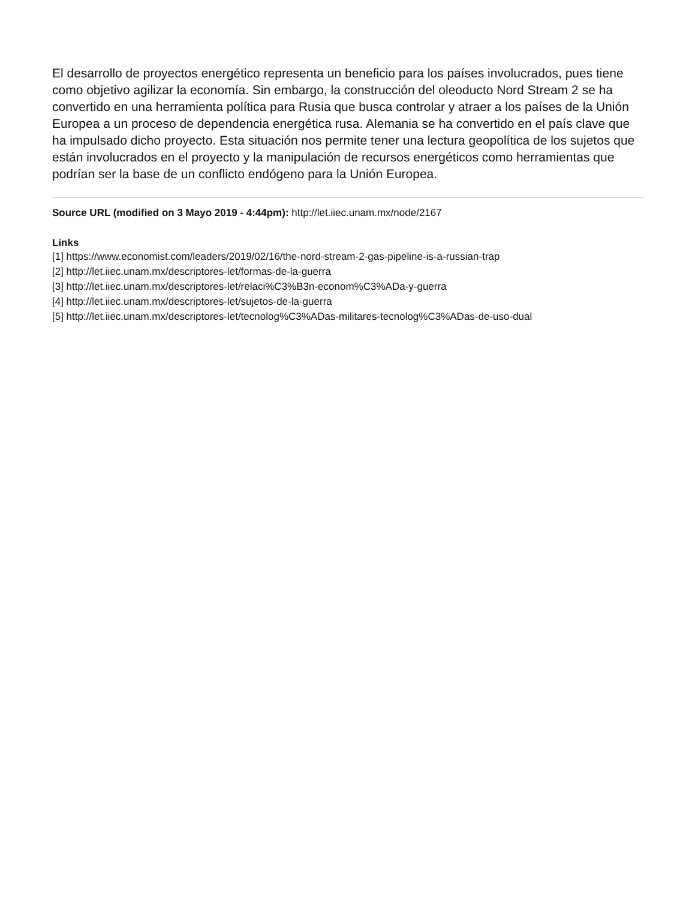El desarrollo de proyectos energético representa un beneficio para los países involucrados, pues tiene como objetivo agilizar la economía. Sin embargo, la construcción del oleoducto Nord Stream 2 se ha convertido en una herramienta política para Rusia que busca controlar y atraer a los países de la Unión Europea a un proceso de dependencia energética rusa. Alemania se ha convertido en el país clave que ha impulsado dicho proyecto. Esta situación nos permite tener una lectura geopolítica de los sujetos que están involucrados en el proyecto y la manipulación de recursos energéticos como herramientas que podrían ser la base de un conflicto endógeno para la Unión Europea.
Source URL (modified on 3 Mayo 2019 - 4:44pm): http://let.iiec.unam.mx/node/2167
Links
[1] https://www.economist.com/leaders/2019/02/16/the-nord-stream-2-gas-pipeline-is-a-russian-trap
[2] http://let.iiec.unam.mx/descriptores-let/formas-de-la-guerra
[3] http://let.iiec.unam.mx/descriptores-let/relaci%C3%B3n-econom%C3%ADa-y-guerra
[4] http://let.iiec.unam.mx/descriptores-let/sujetos-de-la-guerra
[5] http://let.iiec.unam.mx/descriptores-let/tecnolog%C3%ADas-militares-tecnolog%C3%ADas-de-uso-dual